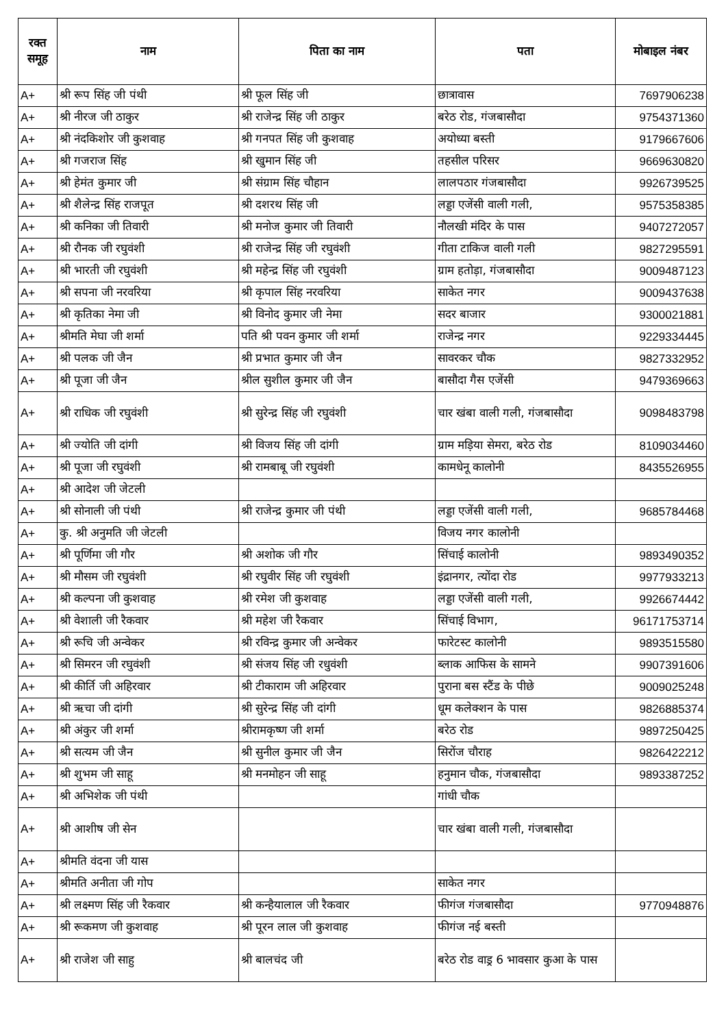| रक्त समूह | नाम | पिता का नाम | पता | मोबाइल नंबर |
| --- | --- | --- | --- | --- |
| A+ | श्री रूप सिंह जी पंथी | श्री फूल सिंह जी | छात्रावास | 7697906238 |
| A+ | श्री नीरज जी ठाकुर | श्री राजेन्द्र सिंह जी ठाकुर | बरेठ रोड, गंजबासौदा | 9754371360 |
| A+ | श्री नंदकिशोर जी कुशवाह | श्री गनपत सिंह जी कुशवाह | अयोध्या बस्ती | 9179667606 |
| A+ | श्री गजराज सिंह | श्री खुमान सिंह जी | तहसील परिसर | 9669630820 |
| A+ | श्री हेमंत कुमार जी | श्री संग्राम सिंह चौहान | लालपठार गंजबासौदा | 9926739525 |
| A+ | श्री शैलेन्द्र सिंह राजपूत | श्री दशरथ सिंह जी | लड्डा एजेंसी वाली गली, | 9575358385 |
| A+ | श्री कनिका जी तिवारी | श्री मनोज कुमार जी तिवारी | नौलखी मंदिर के पास | 9407272057 |
| A+ | श्री रौनक जी रघुवंशी | श्री राजेन्द्र सिंह जी रघुवंशी | गीता टाकिज वाली गली | 9827295591 |
| A+ | श्री भारती जी रघुवंशी | श्री महेन्द्र सिंह जी रघुवंशी | ग्राम हतोड़ा, गंजबासौदा | 9009487123 |
| A+ | श्री सपना जी नरवरिया | श्री कृपाल सिंह नरवरिया | साकेत नगर | 9009437638 |
| A+ | श्री कृतिका नेमा जी | श्री विनोद कुमार जी नेमा | सदर बाजार | 9300021881 |
| A+ | श्रीमति मेघा जी शर्मा | पति श्री पवन कुमार जी शर्मा | राजेन्द्र नगर | 9229334445 |
| A+ | श्री पलक जी जैन | श्री प्रभात कुमार जी जैन | सावरकर चौक | 9827332952 |
| A+ | श्री पूजा जी जैन | श्रील सुशील कुमार जी जैन | बासौदा गैस एजेंसी | 9479369663 |
| A+ | श्री राधिक जी रघुवंशी | श्री सुरेन्द्र सिंह जी रघुवंशी | चार खंबा वाली गली, गंजबासौदा | 9098483798 |
| A+ | श्री ज्योति जी दांगी | श्री विजय सिंह जी दांगी | ग्राम मड़िया सेमरा, बरेठ रोड | 8109034460 |
| A+ | श्री पूजा जी रघुवंशी | श्री रामबाबू जी रघुवंशी | कामधेनू कालोनी | 8435526955 |
| A+ | श्री आदेश जी जेटली | | | |
| A+ | श्री सोनाली जी पंथी | श्री राजेन्द्र कुमार जी पंथी | लड्डा एजेंसी वाली गली, | 9685784468 |
| A+ | कु. श्री अनुमति जी जेटली | | विजय नगर कालोनी | |
| A+ | श्री पूर्णिमा जी गौर | श्री अशोक जी गौर | सिंचाई कालोनी | 9893490352 |
| A+ | श्री मौसम जी रघुवंशी | श्री रघुवीर सिंह जी रघुवंशी | इंद्रानगर, त्योंदा रोड | 9977933213 |
| A+ | श्री कल्पना जी कुशवाह | श्री रमेश जी कुशवाह | लड्डा एजेंसी वाली गली, | 9926674442 |
| A+ | श्री वेशाली जी रैकवार | श्री महेश जी रैकवार | सिंचाई विभाग, | 96171753714 |
| A+ | श्री रूचि जी अन्वेकर | श्री रविन्द्र कुमार जी अन्वेकर | फारेटस्ट कालोनी | 9893515580 |
| A+ | श्री सिमरन जी रघुवंशी | श्री संजय सिंह जी रधुवंशी | ब्लाक आफिस के सामने | 9907391606 |
| A+ | श्री कीर्ति जी अहिरवार | श्री टीकाराम जी अहिरवार | पुराना बस स्टैंड के पीछे | 9009025248 |
| A+ | श्री ऋचा जी दांगी | श्री सुरेन्द्र सिंह जी दांगी | धूम कलेक्शन के पास | 9826885374 |
| A+ | श्री अंकुर जी शर्मा | श्रीरामकृष्ण जी शर्मा | बरेठ रोड | 9897250425 |
| A+ | श्री सत्यम जी जैन | श्री सुनील कुमार जी जैन | सिरोंज चौराह | 9826422212 |
| A+ | श्री शुभम जी साहू | श्री मनमोहन जी साहू | हनुमान चौक, गंजबासौदा | 9893387252 |
| A+ | श्री अभिशेक जी पंथी | | गांधी चौक | |
| A+ | श्री आशीष जी सेन | | चार खंबा वाली गली, गंजबासौदा | |
| A+ | श्रीमति वंदना जी यास | | | |
| A+ | श्रीमति अनीता जी गोप | | साकेत नगर | |
| A+ | श्री लक्ष्मण सिंह जी रैकवार | श्री कन्हैयालाल जी रैकवार | फीगंज गंजबासौदा | 9770948876 |
| A+ | श्री रूकमण जी कुशवाह | श्री पूरन लाल जी कुशवाह | फीगंज नई बस्ती | |
| A+ | श्री राजेश जी साहु | श्री बालचंद जी | बरेठ रोड वाड्र 6 भावसार कुआ के पास | |